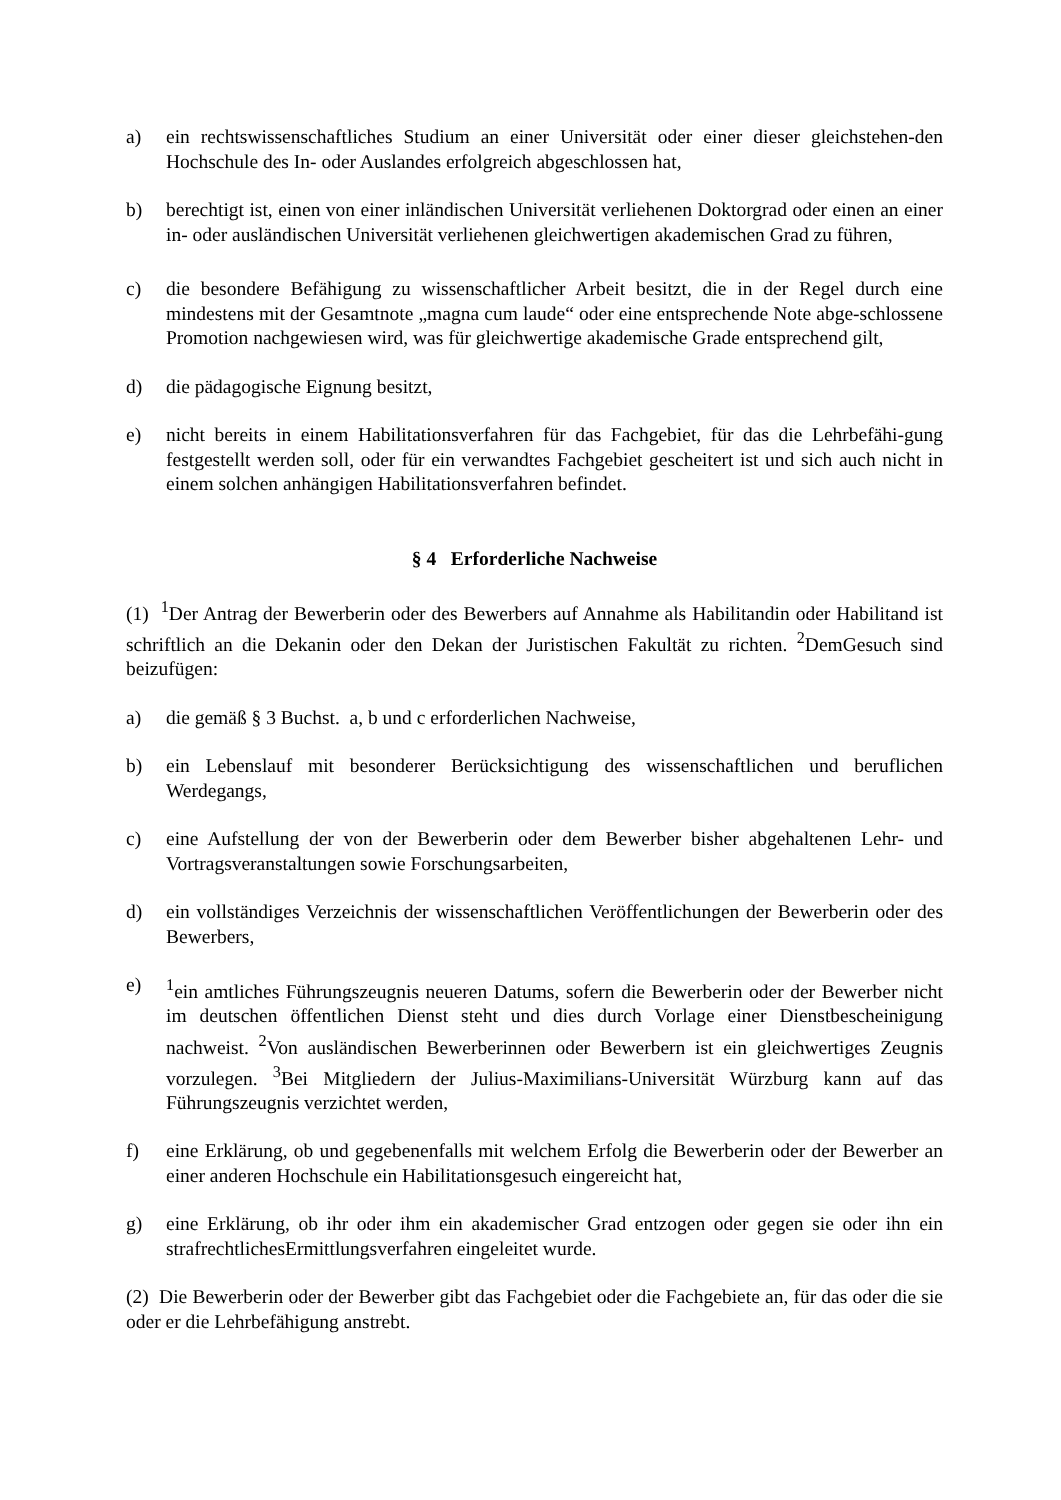a) ein rechtswissenschaftliches Studium an einer Universität oder einer dieser gleichstehen-den Hochschule des In- oder Auslandes erfolgreich abgeschlossen hat,
b) berechtigt ist, einen von einer inländischen Universität verliehenen Doktorgrad oder einen an einer in- oder ausländischen Universität verliehenen gleichwertigen akademischen Grad zu führen,
c) die besondere Befähigung zu wissenschaftlicher Arbeit besitzt, die in der Regel durch eine mindestens mit der Gesamtnote „magna cum laude“ oder eine entsprechende Note abge-schlossene Promotion nachgewiesen wird, was für gleichwertige akademische Grade entsprechend gilt,
d) die pädagogische Eignung besitzt,
e) nicht bereits in einem Habilitationsverfahren für das Fachgebiet, für das die Lehrbefähi-gung festgestellt werden soll, oder für ein verwandtes Fachgebiet gescheitert ist und sich auch nicht in einem solchen anhängigen Habilitationsverfahren befindet.
§ 4 Erforderliche Nachweise
(1) <sup>1</sup>Der Antrag der Bewerberin oder des Bewerbers auf Annahme als Habilitandin oder Habilitand ist schriftlich an die Dekanin oder den Dekan der Juristischen Fakultät zu richten. <sup>2</sup>DemGesuch sind beizufügen:
a) die gemäß § 3 Buchst. a, b und c erforderlichen Nachweise,
b) ein Lebenslauf mit besonderer Berücksichtigung des wissenschaftlichen und beruflichen Werdegangs,
c) eine Aufstellung der von der Bewerberin oder dem Bewerber bisher abgehaltenen Lehr- und Vortragsveranstaltungen sowie Forschungsarbeiten,
d) ein vollständiges Verzeichnis der wissenschaftlichen Veröffentlichungen der Bewerberin oder des Bewerbers,
e) <sup>1</sup> ein amtliches Führungszeugnis neueren Datums, sofern die Bewerberin oder der Bewerber nicht im deutschen öffentlichen Dienst steht und dies durch Vorlage einer Dienstbescheinigung nachweist. <sup>2</sup>Von ausländischen Bewerberinnen oder Bewerbern ist ein gleichwertiges Zeugnis vorzulegen. <sup>3</sup>Bei Mitgliedern der Julius-Maximilians-Universität Würzburg kann auf das Führungszeugnis verzichtet werden,
f) eine Erklärung, ob und gegebenenfalls mit welchem Erfolg die Bewerberin oder der Bewerber an einer anderen Hochschule ein Habilitationsgesuch eingereicht hat,
g) eine Erklärung, ob ihr oder ihm ein akademischer Grad entzogen oder gegen sie oder ihn ein strafrechtlichesErmittlungsverfahren eingeleitet wurde.
(2) Die Bewerberin oder der Bewerber gibt das Fachgebiet oder die Fachgebiete an, für das oder die sie oder er die Lehrbefähigung anstrebt.